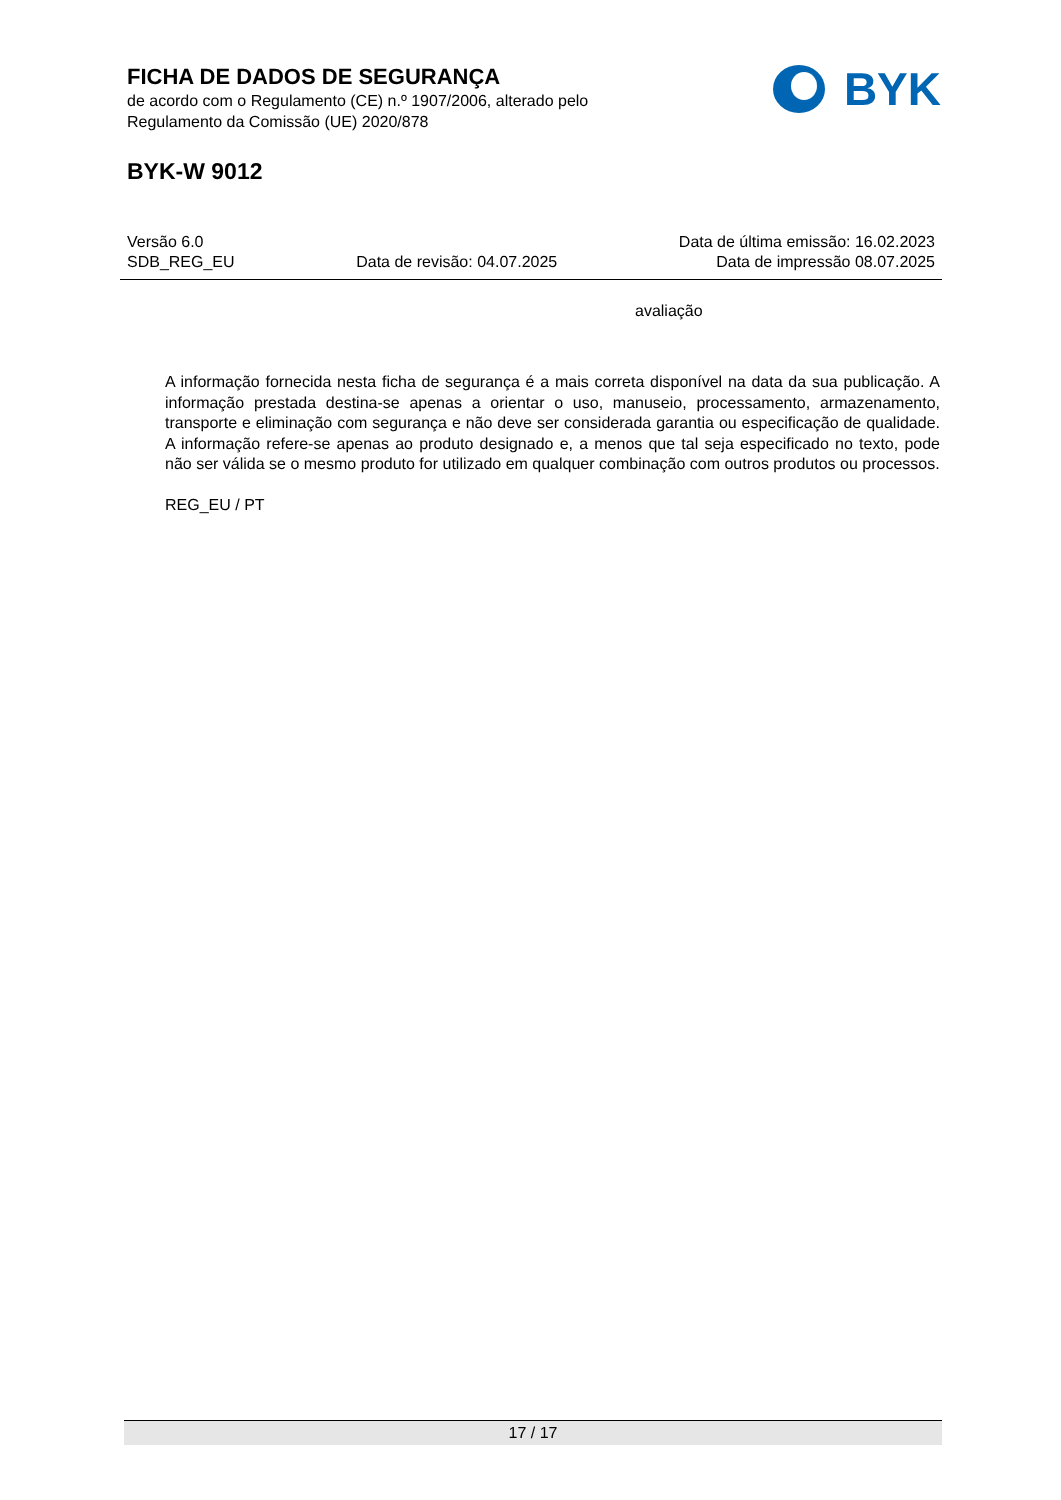FICHA DE DADOS DE SEGURANÇA
de acordo com o Regulamento (CE) n.º 1907/2006, alterado pelo
Regulamento da Comissão (UE) 2020/878
BYK-W 9012
BYK
Versão 6.0
SDB_REG_EU
Data de revisão: 04.07.2025
Data de última emissão: 16.02.2023
Data de impressão 08.07.2025
avaliação
A informação fornecida nesta ficha de segurança é a mais correta disponível na data da sua publicação. A informação prestada destina-se apenas a orientar o uso, manuseio, processamento, armazenamento, transporte e eliminação com segurança e não deve ser considerada garantia ou especificação de qualidade. A informação refere-se apenas ao produto designado e, a menos que tal seja especificado no texto, pode não ser válida se o mesmo produto for utilizado em qualquer combinação com outros produtos ou processos.
REG_EU / PT
17 / 17